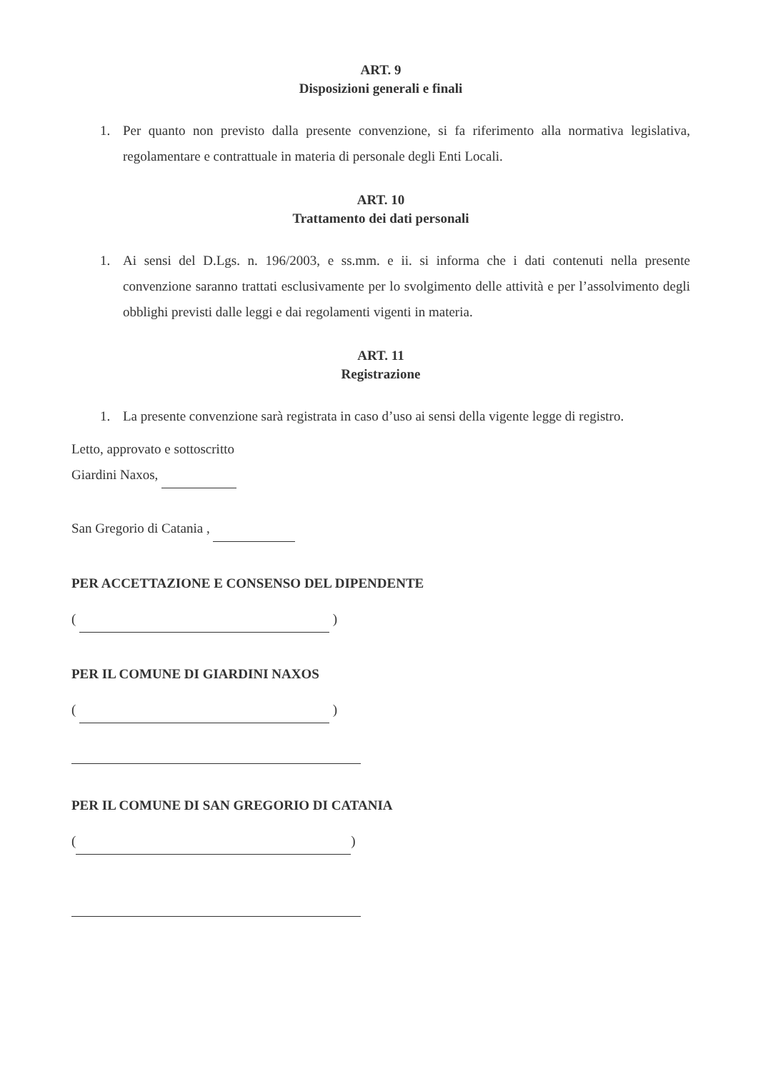ART. 9
Disposizioni generali e finali
1. Per quanto non previsto dalla presente convenzione, si fa riferimento alla normativa legislativa, regolamentare e contrattuale in materia di personale degli Enti Locali.
ART. 10
Trattamento dei dati personali
1. Ai sensi del D.Lgs. n. 196/2003, e ss.mm. e ii. si informa che i dati contenuti nella presente convenzione saranno trattati esclusivamente per lo svolgimento delle attività e per l’assolvimento degli obblighi previsti dalle leggi e dai regolamenti vigenti in materia.
ART. 11
Registrazione
1. La presente convenzione sarà registrata in caso d’uso ai sensi della vigente legge di registro.
Letto, approvato e sottoscritto
Giardini Naxos,
San Gregorio di Catania ,
PER ACCETTAZIONE E CONSENSO DEL DIPENDENTE
( )
PER IL COMUNE DI GIARDINI NAXOS
( )
PER IL COMUNE DI SAN GREGORIO DI CATANIA
( )